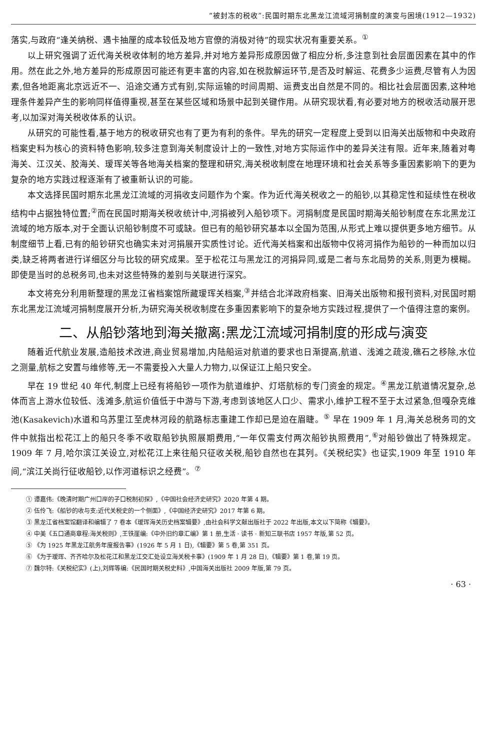“被封冻的税收”:民国时期东北黑龙江流域河捐制度的演变与困境(1912—1932)
落实,与政府“逢关纳税、遇卡抽厘的成本较低及地方官僚的消极对待”的现实状况有重要关系。<sup>①</sup>
以上研究强调了近代海关税收体制的地方差异,并对地方差异形成原因做了相应分析,多注意到社会层面因素在其中的作用。然在此之外,地方差异的形成原因可能还有更丰富的内容,如在税款解运环节,是否及时解运、花费多少运费,尽管有人为因素,但各地距离北京远近不一、沿途交通方式有别,实际运输的时间周期、运费支出自然是不同的。相比社会层面因素,这种地理条件差异产生的影响同样值得重视,甚至在某些区域和场景中起到关键作用。从研究现状看,有必要对地方的税收活动展开思考,以加深对海关税收体系的认识。
从研究的可能性看,基于地方的税收研究也有了更为有利的条件。早先的研究一定程度上受到以旧海关出版物和中央政府档案史料为核心的资料特色影响,较多注意到海关制度设计上的一致性,对地方实际运作中的差异关注有限。近年来,随着对粤海关、江汉关、胶海关、瑷珲关等各地海关档案的整理和研究,海关税收制度在地理环境和社会关系等多重因素影响下的更为复杂的地方实践过程逐渐有了被重新认识的可能。
本文选择民国时期东北黑龙江流域的河捐收支问题作为个案。作为近代海关税收之一的船钞,以其稳定性和延续性在税收结构中占据独特位置;<sup>②</sup>而在民国时期海关税收统计中,河捐被列入船钞项下。河捐制度是民国时期海关船钞制度在东北黑龙江流域的地方版本,对于全面认识船钞制度不可或缺。但已有的船钞研究基本以全国为范围,从形式上难以提供更多地方细节。从制度细节上看,已有的船钞研究也确实未对河捐展开实质性讨论。近代海关档案和出版物中仅将河捐作为船钞的一种而加以归类,缺乏将两者进行详细区分与比较的研究成果。至于松花江与黑龙江的河捐异同,或是二者与东北局势的关系,则更为模糊。即使是当时的总税务司,也未对这些特殊的差别与关联进行深究。
本文将充分利用新整理的黑龙江省档案馆所藏瑷珲关档案,<sup>③</sup>并结合北洋政府档案、旧海关出版物和报刊资料,对民国时期东北黑龙江流域河捐制度展开分析,为研究海关税收制度在多重因素影响下的复杂地方实践过程,提供了一个值得注意的案例。
二、从船钞落地到海关撤离:黑龙江流域河捐制度的形成与演变
随着近代航业发展,造船技术改进,商业贸易增加,内陆船运对航道的要求也日渐提高,航道、浅滩之疏浚,礁石之移除,水位之测量,航标之安置与维修等,无一不需要投入大量人力物力,以保证江上船只安全。
早在 19 世纪 40 年代,制度上已经有将船钞一项作为航道维护、灯塔航标的专门资金的规定。<sup>④</sup>黑龙江航道情况复杂,总体而言上游水位较低、浅滩多,航运价值低于中游与下游,考虑到该地区人口少、需求小,维护工程不至于太过紧急,但嘎杂克维池(Kasakevich)水道和乌苏里江至虎林河段的航路标志重建工作却已是迫在眉睫。<sup>⑤</sup> 早在 1909 年 1 月,海关总税务司的文件中就指出松花江上的船只冬季不收取船钞执照展期费用,“一年仅需支付两次船钞执照费用”,<sup>⑥</sup>对船钞做出了特殊规定。1909 年 7 月,哈尔滨江关设立,对松花江上来往船只征收关税,船钞自然也在其列。《关税纪实》也证实,1909 年至 1910 年间,“滨江关尚行征收船钞,以作河道标识之经费”。<sup>⑦</sup>
① 谭嘉伟:《晚清时期广州口岸的子口税制初探》,《中国社会经济史研究》2020 年第 4 期。
② 伍伶飞:《船钞的收与支:近代关税史的一个侧面》,《中国经济史研究》2017 年第 6 期。
③ 黑龙江省档案馆翻译和编辑了 7 卷本《瑷珲海关历史档案辑要》,由社会科学文献出版社于 2022 年出版,本文以下简称《辑要》。
④ 中美《五口通商章程:海关税则》,王铁崖编:《中外旧约章汇编》第 1 册,生活 · 读书 · 新知三联书店 1957 年版,第 52 页。
⑤ 《为 1925 年黑龙江航务年度报告事》(1926 年 5 月 1 日),《辑要》第 5 卷,第 351 页。
⑥ 《为于瑷珲、齐齐哈尔及松花江和黑龙江交汇处设立海关税卡事》(1909 年 1 月 28 日),《辑要》第 1 卷,第 19 页。
⑦ 魏尔特:《关税纪实》(上),刘辉等编:《民国时期关税史料》,中国海关出版社 2009 年版,第 79 页。
· 63 ·